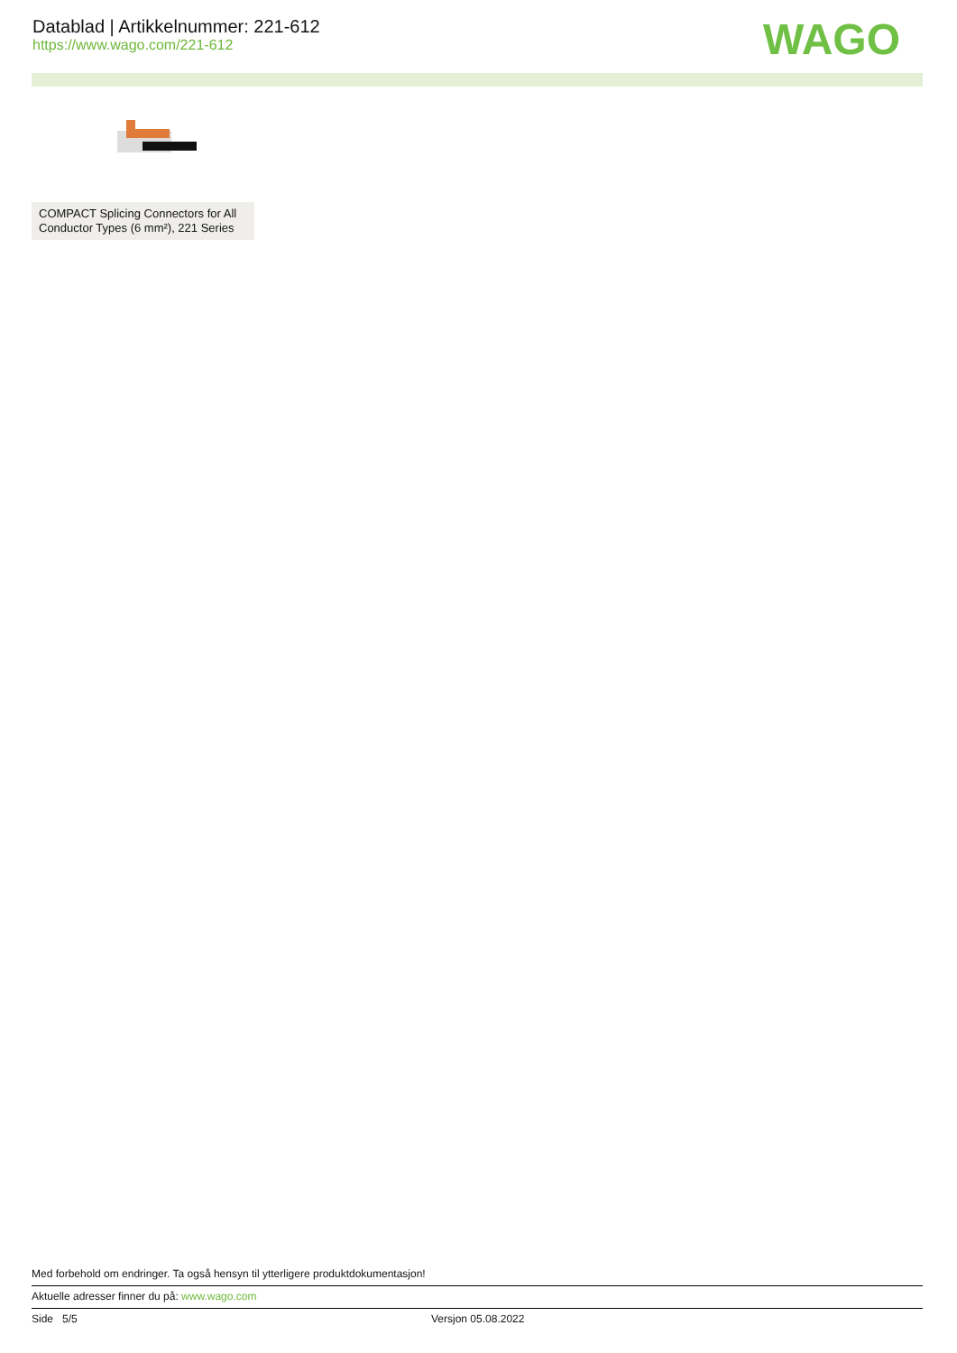Datablad | Artikkelnummer: 221-612
https://www.wago.com/221-612
WAGO
COMPACT Splicing Connectors for All Conductor Types (6 mm²), 221 Series
Med forbehold om endringer. Ta også hensyn til ytterligere produktdokumentasjon!
Aktuelle adresser finner du på: www.wago.com
Side 5/5 Versjon 05.08.2022